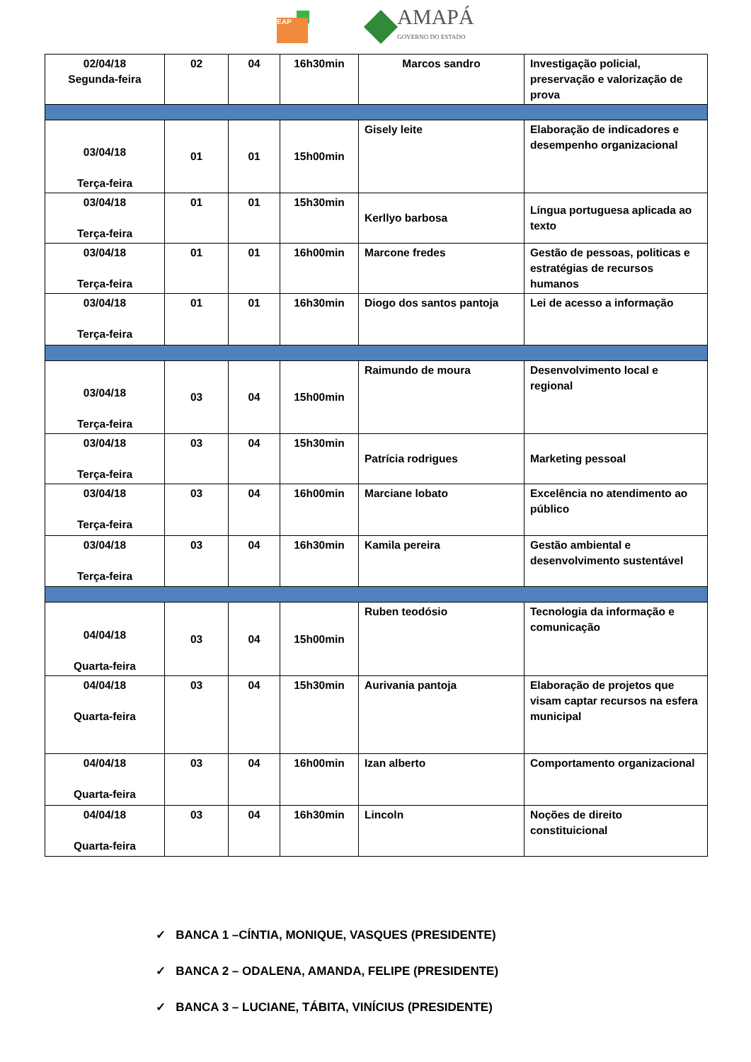EAP
AMAPÁ
GOVERNO DO ESTADO
| 02/04/18 Segunda-feira | 02 | 04 | 16h30min | Marcos sandro | Investigação policial, preservação e valorização de prova |
| 03/04/18 Terça-feira | 01 | 01 | 15h00min | Gisely leite | Elaboração de indicadores e desempenho organizacional |
| 03/04/18 Terça-feira | 01 | 01 | 15h30min | Kerllyo barbosa | Língua portuguesa aplicada ao texto |
| 03/04/18 Terça-feira | 01 | 01 | 16h00min | Marcone fredes | Gestão de pessoas, politicas e estratégias de recursos humanos |
| 03/04/18 Terça-feira | 01 | 01 | 16h30min | Diogo dos santos pantoja | Lei de acesso a informação |
| 03/04/18 Terça-feira | 03 | 04 | 15h00min | Raimundo de moura | Desenvolvimento local e regional |
| 03/04/18 Terça-feira | 03 | 04 | 15h30min | Patrícia rodrigues | Marketing pessoal |
| 03/04/18 Terça-feira | 03 | 04 | 16h00min | Marciane lobato | Excelência no atendimento ao público |
| 03/04/18 Terça-feira | 03 | 04 | 16h30min | Kamila pereira | Gestão ambiental e desenvolvimento sustentável |
| 04/04/18 Quarta-feira | 03 | 04 | 15h00min | Ruben teodósio | Tecnologia da informação e comunicação |
| 04/04/18 Quarta-feira | 03 | 04 | 15h30min | Aurivania pantoja | Elaboração de projetos que visam captar recursos na esfera municipal |
| 04/04/18 Quarta-feira | 03 | 04 | 16h00min | Izan alberto | Comportamento organizacional |
| 04/04/18 Quarta-feira | 03 | 04 | 16h30min | Lincoln | Noções de direito constituicional |
✓ BANCA 1 –CÍNTIA, MONIQUE, VASQUES (PRESIDENTE)
✓ BANCA 2 – ODALENA, AMANDA, FELIPE (PRESIDENTE)
✓ BANCA 3 – LUCIANE, TÁBITA, VINÍCIUS (PRESIDENTE)